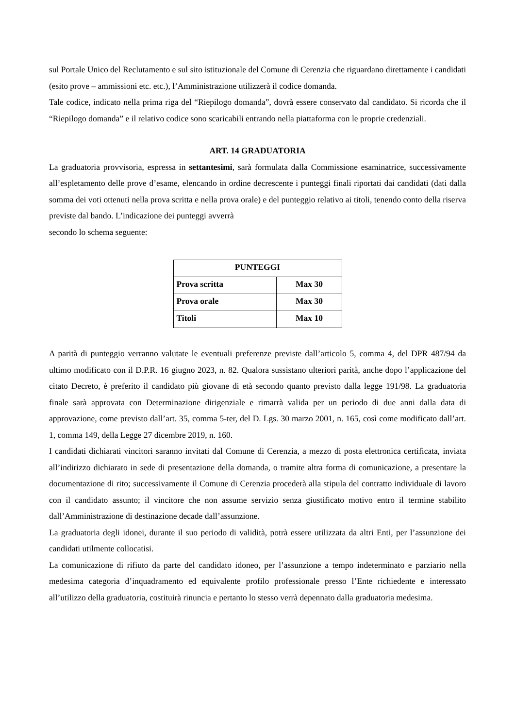sul Portale Unico del Reclutamento e sul sito istituzionale del Comune di Cerenzia che riguardano direttamente i candidati (esito prove – ammissioni etc. etc.), l’Amministrazione utilizzerà il codice domanda.
Tale codice, indicato nella prima riga del “Riepilogo domanda”, dovrà essere conservato dal candidato. Si ricorda che il “Riepilogo domanda” e il relativo codice sono scaricabili entrando nella piattaforma con le proprie credenziali.
ART. 14 GRADUATORIA
La graduatoria provvisoria, espressa in settantesimi, sarà formulata dalla Commissione esaminatrice, successivamente all’espletamento delle prove d’esame, elencando in ordine decrescente i punteggi finali riportati dai candidati (dati dalla somma dei voti ottenuti nella prova scritta e nella prova orale) e del punteggio relativo ai titoli, tenendo conto della riserva previste dal bando. L’indicazione dei punteggi avverrà
secondo lo schema seguente:
| PUNTEGGI | |
| --- | --- |
| Prova scritta | Max 30 |
| Prova orale | Max 30 |
| Titoli | Max 10 |
A parità di punteggio verranno valutate le eventuali preferenze previste dall’articolo 5, comma 4, del DPR 487/94 da ultimo modificato con il D.P.R. 16 giugno 2023, n. 82. Qualora sussistano ulteriori parità, anche dopo l’applicazione del citato Decreto, è preferito il candidato più giovane di età secondo quanto previsto dalla legge 191/98. La graduatoria finale sarà approvata con Determinazione dirigenziale e rimarrà valida per un periodo di due anni dalla data di approvazione, come previsto dall’art. 35, comma 5-ter, del D. Lgs. 30 marzo 2001, n. 165, così come modificato dall’art. 1, comma 149, della Legge 27 dicembre 2019, n. 160.
I candidati dichiarati vincitori saranno invitati dal Comune di Cerenzia, a mezzo di posta elettronica certificata, inviata all’indirizzo dichiarato in sede di presentazione della domanda, o tramite altra forma di comunicazione, a presentare la documentazione di rito; successivamente il Comune di Cerenzia procederà alla stipula del contratto individuale di lavoro con il candidato assunto; il vincitore che non assume servizio senza giustificato motivo entro il termine stabilito dall’Amministrazione di destinazione decade dall’assunzione.
La graduatoria degli idonei, durante il suo periodo di validità, potrà essere utilizzata da altri Enti, per l’assunzione dei candidati utilmente collocatisi.
La comunicazione di rifiuto da parte del candidato idoneo, per l’assunzione a tempo indeterminato e parziario nella medesima categoria d’inquadramento ed equivalente profilo professionale presso l’Ente richiedente e interessato all’utilizzo della graduatoria, costituirà rinuncia e pertanto lo stesso verrà depennato dalla graduatoria medesima.